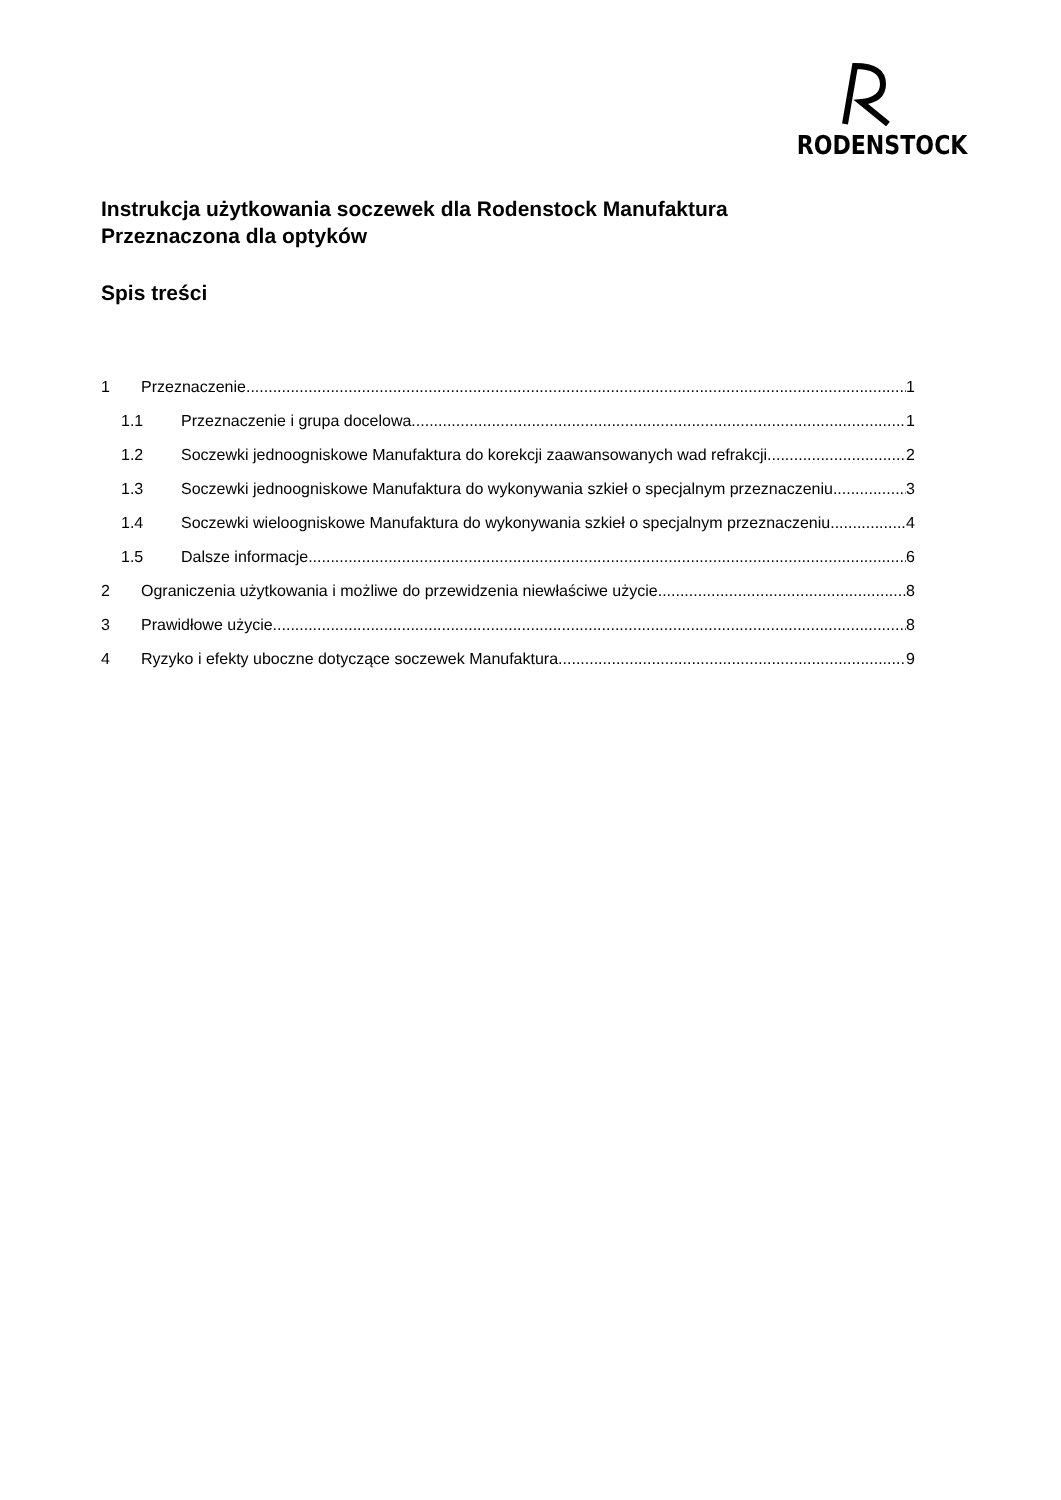RODENSTOCK
Instrukcja użytkowania soczewek dla Rodenstock Manufaktura
Przeznaczona dla optyków
Spis treści
1 Przeznaczenie 1
1.1 Przeznaczenie i grupa docelowa 1
1.2 Soczewki jednoogniskowe Manufaktura do korekcji zaawansowanych wad refrakcji 2
1.3 Soczewki jednoogniskowe Manufaktura do wykonywania szkieł o specjalnym przeznaczeniu 3
1.4 Soczewki wieloogniskowe Manufaktura do wykonywania szkieł o specjalnym przeznaczeniu 4
1.5 Dalsze informacje 6
2 Ograniczenia użytkowania i możliwe do przewidzenia niewłaściwe użycie 8
3 Prawidłowe użycie 8
4 Ryzyko i efekty uboczne dotyczące soczewek Manufaktura 9